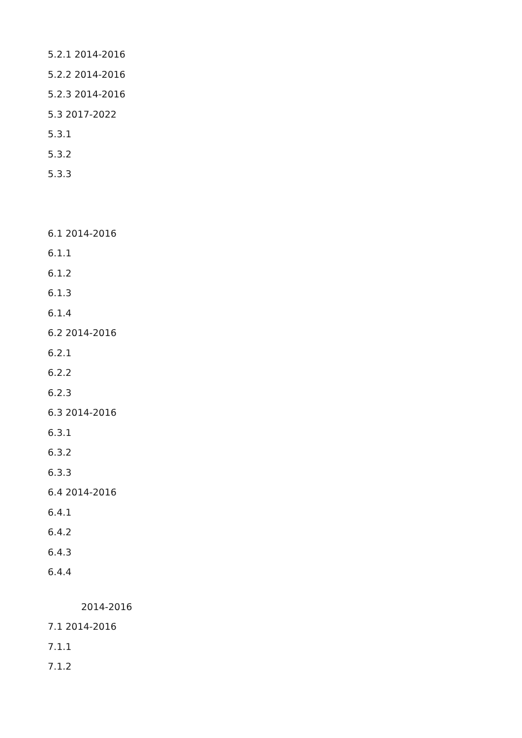5.2.1 2014-2016
5.2.2 2014-2016
5.2.3 2014-2016
5.3 2017-2022
5.3.1
5.3.2
5.3.3
6.1 2014-2016
6.1.1
6.1.2
6.1.3
6.1.4
6.2 2014-2016
6.2.1
6.2.2
6.2.3
6.3 2014-2016
6.3.1
6.3.2
6.3.3
6.4 2014-2016
6.4.1
6.4.2
6.4.3
6.4.4
2014-2016
7.1 2014-2016
7.1.1
7.1.2